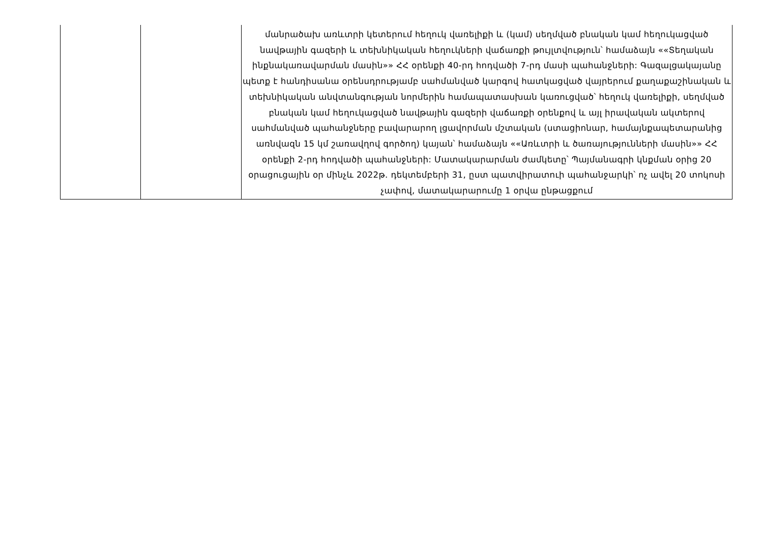| | | մանրածախ առևտրի կետերում հեղուկ վառելիքի և (կամ) սեղմված բնական կամ հեղուկացված նավթային գազերի և տեխնիկական հեղուկների վաճառքի թույլտվություն՝ համաձայն ««Տեղական ինքնակառավարման մասին»» ՀՀ օրենքի 40-րդ հոդվածի 7-րդ մասի պահանջների: Գազալցակայանը պետք է հանդիսանա օրենսդրությամբ սահմանված կարգով հատկացված վայրերում քաղաքաշինական և տեխնիկական անվտանգության նորմերին համապատասխան կառուցված՝ հեղուկ վառելիքի, սեղմված բնական կամ հեղուկացված նավթային գազերի վաճառքի օրենքով և այլ իրավական ակտերով սահմանված պահանջները բավարարող լցավորման մշտական (ստացիոնար, համայնքապետարանից առնվազն 15 կմ շառավղով գործող) կայան՝ համաձայն ««Առևտրի և ծառայությունների մասին»» ՀՀ օրենքի 2-րդ հոդվածի պահանջների: Մատակարարման ժամկետը՝ Պայմանագրի կնքման օրից 20 օրացուցային օր մինչև 2022թ. դեկտեմբերի 31, ըստ պատվիրատուի պահանջարկի՝ ոչ ավել 20 տոկոսի չափով, մատակարարումը 1 օրվա ընթացքում |